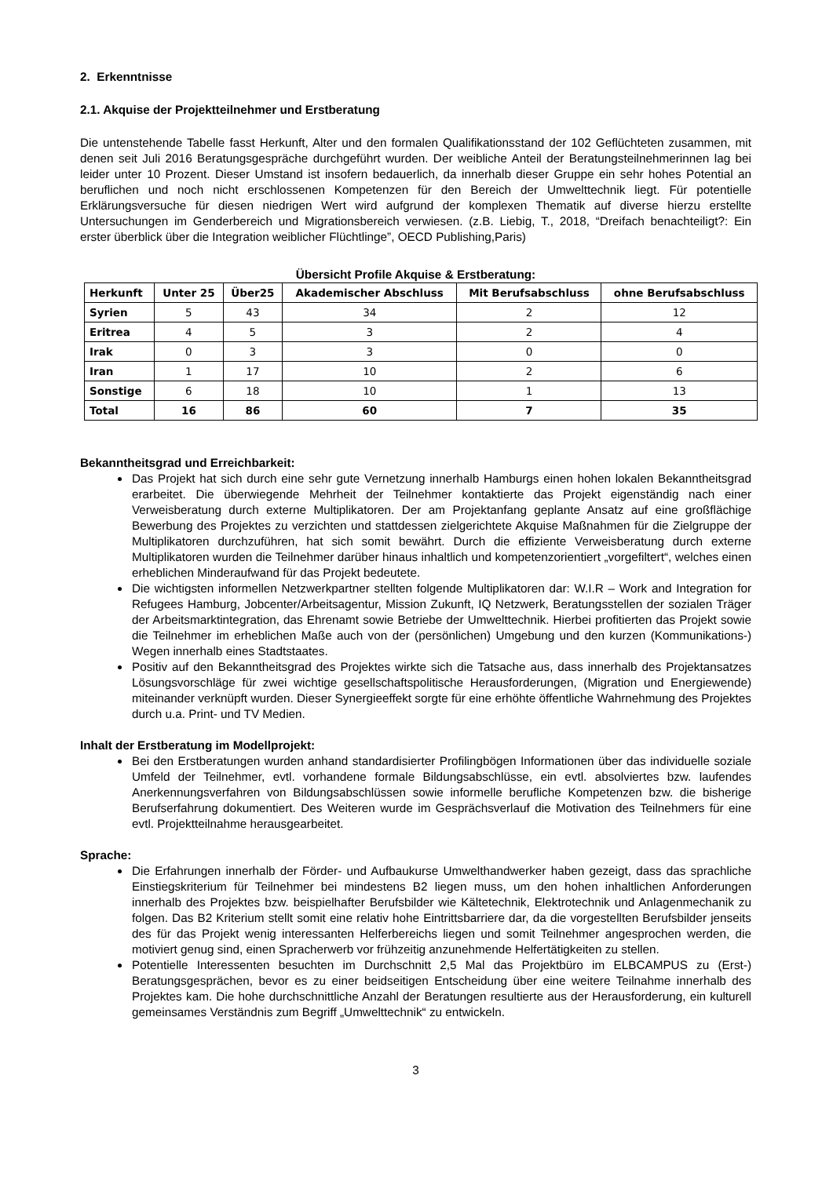2. Erkenntnisse
2.1. Akquise der Projektteilnehmer und Erstberatung
Die untenstehende Tabelle fasst Herkunft, Alter und den formalen Qualifikationsstand der 102 Geflüchteten zusammen, mit denen seit Juli 2016 Beratungsgespräche durchgeführt wurden. Der weibliche Anteil der Beratungsteilnehmerinnen lag bei leider unter 10 Prozent. Dieser Umstand ist insofern bedauerlich, da innerhalb dieser Gruppe ein sehr hohes Potential an beruflichen und noch nicht erschlossenen Kompetenzen für den Bereich der Umwelttechnik liegt. Für potentielle Erklärungsversuche für diesen niedrigen Wert wird aufgrund der komplexen Thematik auf diverse hierzu erstellte Untersuchungen im Genderbereich und Migrationsbereich verwiesen. (z.B. Liebig, T., 2018, “Dreifach benachteiligt?: Ein erster überblick über die Integration weiblicher Flüchtlinge”, OECD Publishing,Paris)
Übersicht Profile Akquise & Erstberatung:
| Herkunft | Unter 25 | Über25 | Akademischer Abschluss | Mit Berufsabschluss | ohne Berufsabschluss |
| --- | --- | --- | --- | --- | --- |
| Syrien | 5 | 43 | 34 | 2 | 12 |
| Eritrea | 4 | 5 | 3 | 2 | 4 |
| Irak | 0 | 3 | 3 | 0 | 0 |
| Iran | 1 | 17 | 10 | 2 | 6 |
| Sonstige | 6 | 18 | 10 | 1 | 13 |
| Total | 16 | 86 | 60 | 7 | 35 |
Bekanntheitsgrad und Erreichbarkeit:
Das Projekt hat sich durch eine sehr gute Vernetzung innerhalb Hamburgs einen hohen lokalen Bekanntheitsgrad erarbeitet. Die überwiegende Mehrheit der Teilnehmer kontaktierte das Projekt eigenständig nach einer Verweisberatung durch externe Multiplikatoren. Der am Projektanfang geplante Ansatz auf eine großflächige Bewerbung des Projektes zu verzichten und stattdessen zielgerichtete Akquise Maßnahmen für die Zielgruppe der Multiplikatoren durchzuführen, hat sich somit bewährt. Durch die effiziente Verweisberatung durch externe Multiplikatoren wurden die Teilnehmer darüber hinaus inhaltlich und kompetenzorientiert „vorgefiltert“, welches einen erheblichen Minderaufwand für das Projekt bedeutete.
Die wichtigsten informellen Netzwerkpartner stellten folgende Multiplikatoren dar: W.I.R – Work and Integration for Refugees Hamburg, Jobcenter/Arbeitsagentur, Mission Zukunft, IQ Netzwerk, Beratungsstellen der sozialen Träger der Arbeitsmarktintegration, das Ehrenamt sowie Betriebe der Umwelttechnik. Hierbei profitierten das Projekt sowie die Teilnehmer im erheblichen Maße auch von der (persönlichen) Umgebung und den kurzen (Kommunikations-) Wegen innerhalb eines Stadtstaates.
Positiv auf den Bekanntheitsgrad des Projektes wirkte sich die Tatsache aus, dass innerhalb des Projektansatzes Lösungsvorschläge für zwei wichtige gesellschaftspolitische Herausforderungen, (Migration und Energiewende) miteinander verknüpft wurden. Dieser Synergieeffekt sorgte für eine erhöhte öffentliche Wahrnehmung des Projektes durch u.a. Print- und TV Medien.
Inhalt der Erstberatung im Modellprojekt:
Bei den Erstberatungen wurden anhand standardisierter Profilingbögen Informationen über das individuelle soziale Umfeld der Teilnehmer, evtl. vorhandene formale Bildungsabschlüsse, ein evtl. absolviertes bzw. laufendes Anerkennungsverfahren von Bildungsabschlüssen sowie informelle berufliche Kompetenzen bzw. die bisherige Berufserfahrung dokumentiert. Des Weiteren wurde im Gesprächsverlauf die Motivation des Teilnehmers für eine evtl. Projektteilnahme herausgearbeitet.
Sprache:
Die Erfahrungen innerhalb der Förder- und Aufbaukurse Umwelthandwerker haben gezeigt, dass das sprachliche Einstiegskriterium für Teilnehmer bei mindestens B2 liegen muss, um den hohen inhaltlichen Anforderungen innerhalb des Projektes bzw. beispielhafter Berufsbilder wie Kältetechnik, Elektrotechnik und Anlagenmechanik zu folgen. Das B2 Kriterium stellt somit eine relativ hohe Eintrittsbarriere dar, da die vorgestellten Berufsbilder jenseits des für das Projekt wenig interessanten Helferbereichs liegen und somit Teilnehmer angesprochen werden, die motiviert genug sind, einen Spracherwerb vor frühzeitig anzunehmende Helfertätigkeiten zu stellen.
Potentielle Interessenten besuchten im Durchschnitt 2,5 Mal das Projektbüro im ELBCAMPUS zu (Erst-) Beratungsgesprächen, bevor es zu einer beidseitigen Entscheidung über eine weitere Teilnahme innerhalb des Projektes kam. Die hohe durchschnittliche Anzahl der Beratungen resultierte aus der Herausforderung, ein kulturell gemeinsames Verständnis zum Begriff „Umwelttechnik“ zu entwickeln.
3